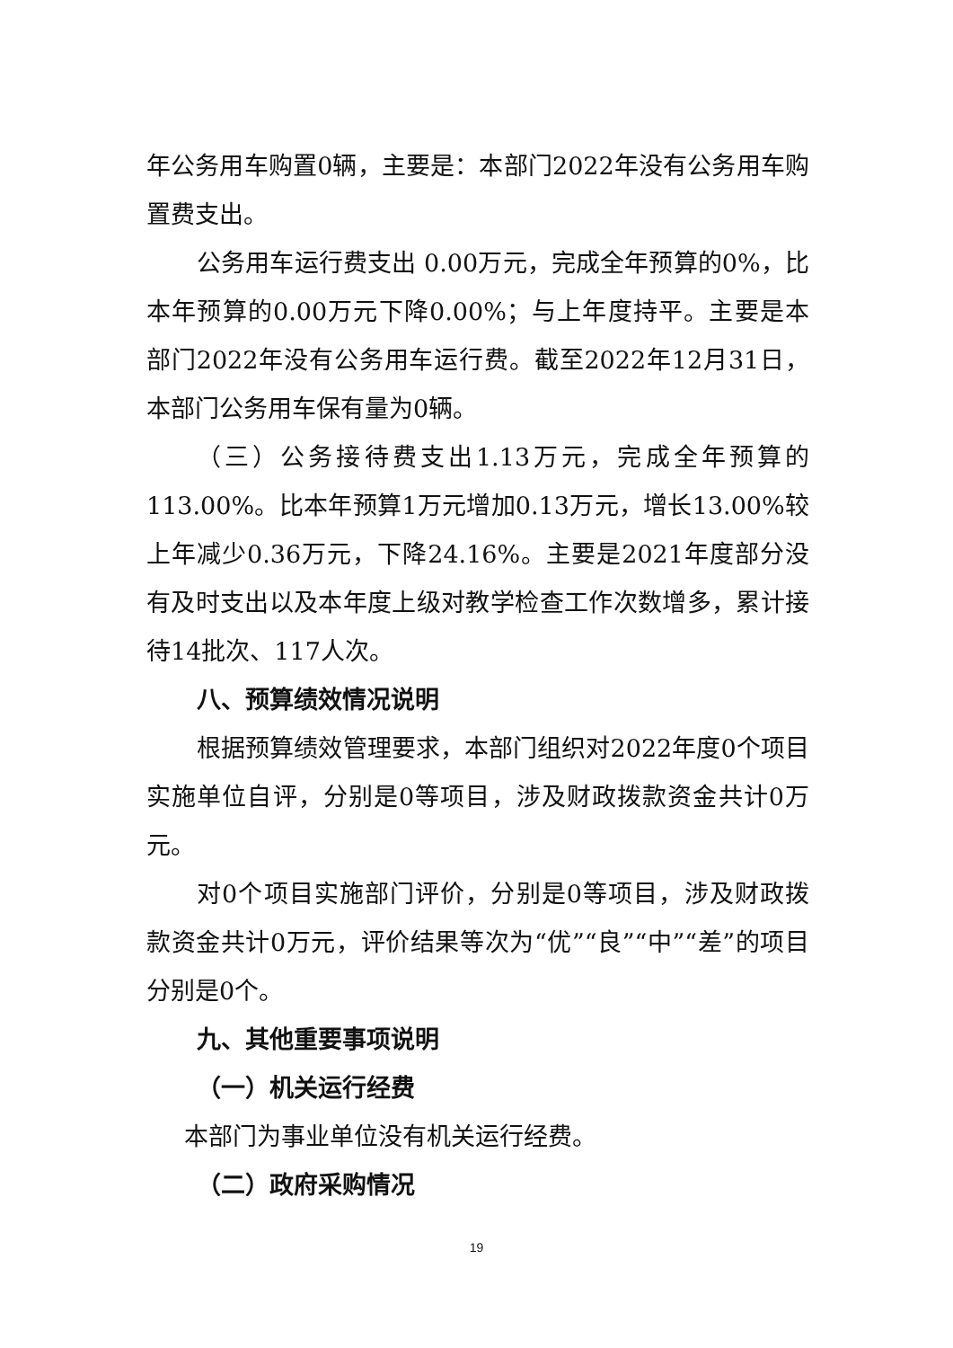年公务用车购置0辆，主要是：本部门2022年没有公务用车购置费支出。
公务用车运行费支出 0.00万元，完成全年预算的0%，比本年预算的0.00万元下降0.00%；与上年度持平。主要是本部门2022年没有公务用车运行费。截至2022年12月31日，本部门公务用车保有量为0辆。
（三）公务接待费支出1.13万元，完成全年预算的113.00%。比本年预算1万元增加0.13万元，增长13.00%较上年减少0.36万元，下降24.16%。主要是2021年度部分没有及时支出以及本年度上级对教学检查工作次数增多，累计接待14批次、117人次。
八、预算绩效情况说明
根据预算绩效管理要求，本部门组织对2022年度0个项目实施单位自评，分别是0等项目，涉及财政拨款资金共计0万元。
对0个项目实施部门评价，分别是0等项目，涉及财政拨款资金共计0万元，评价结果等次为“优”“良”“中”“差”的项目分别是0个。
九、其他重要事项说明
（一）机关运行经费
本部门为事业单位没有机关运行经费。
（二）政府采购情况
19